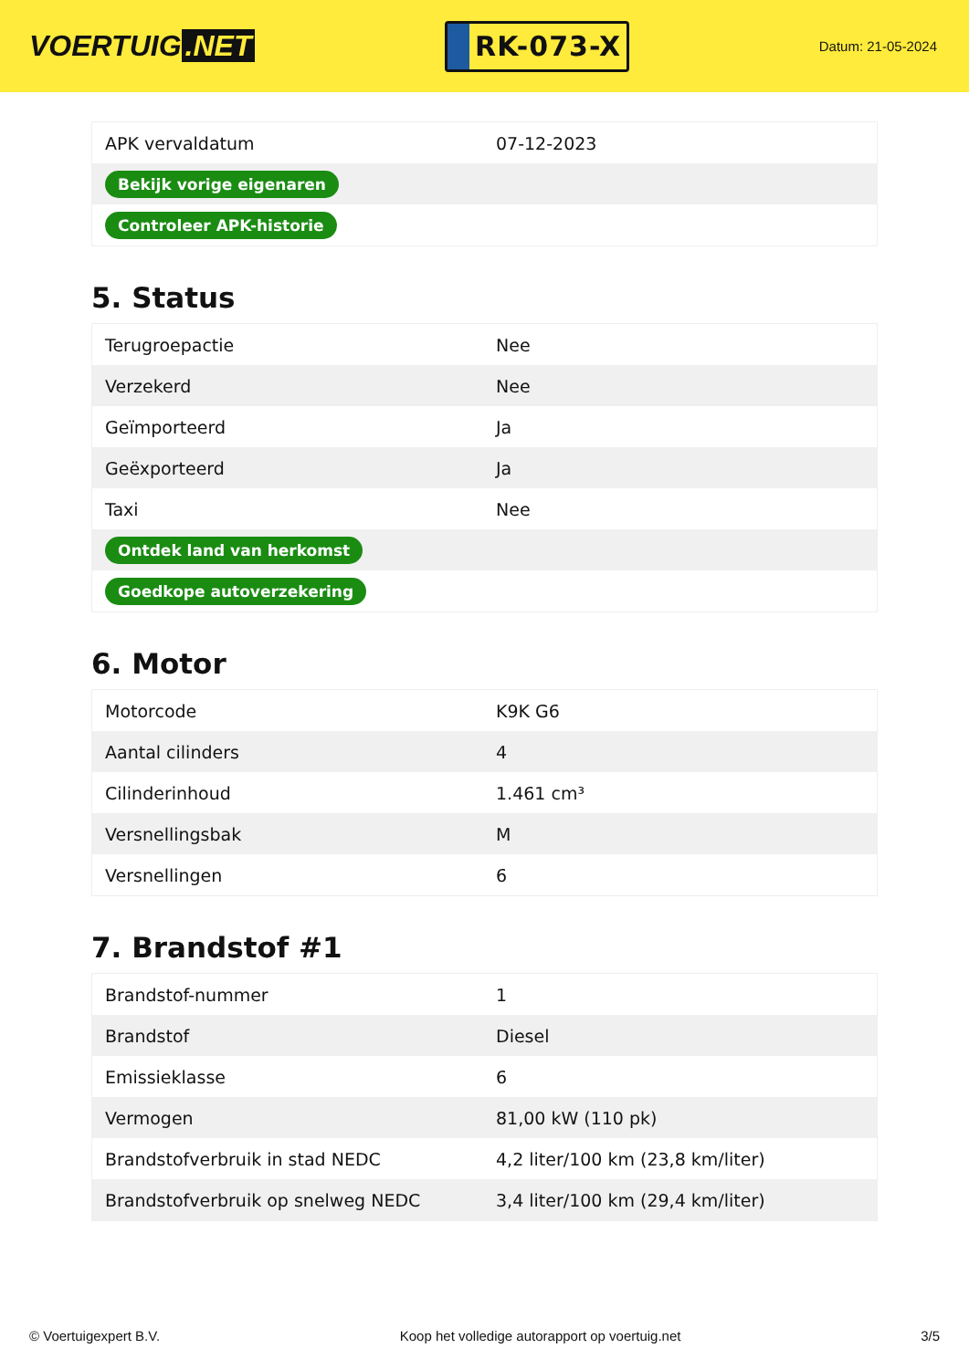VOERTUIG.NET
RK-073-X
Datum: 21-05-2024
| APK vervaldatum | 07-12-2023 |
| Bekijk vorige eigenaren | |
| Controleer APK-historie | |
5. Status
| Terugroepactie | Nee |
| Verzekerd | Nee |
| Geïmporteerd | Ja |
| Geëxporteerd | Ja |
| Taxi | Nee |
| Ontdek land van herkomst | |
| Goedkope autoverzekering | |
6. Motor
| Motorcode | K9K G6 |
| Aantal cilinders | 4 |
| Cilinderinhoud | 1.461 cm³ |
| Versnellingsbak | M |
| Versnellingen | 6 |
7. Brandstof #1
| Brandstof-nummer | 1 |
| Brandstof | Diesel |
| Emissieklasse | 6 |
| Vermogen | 81,00 kW (110 pk) |
| Brandstofverbruik in stad NEDC | 4,2 liter/100 km (23,8 km/liter) |
| Brandstofverbruik op snelweg NEDC | 3,4 liter/100 km (29,4 km/liter) |
© Voertuigexpert B.V. Koop het volledige autorapport op voertuig.net 3/5